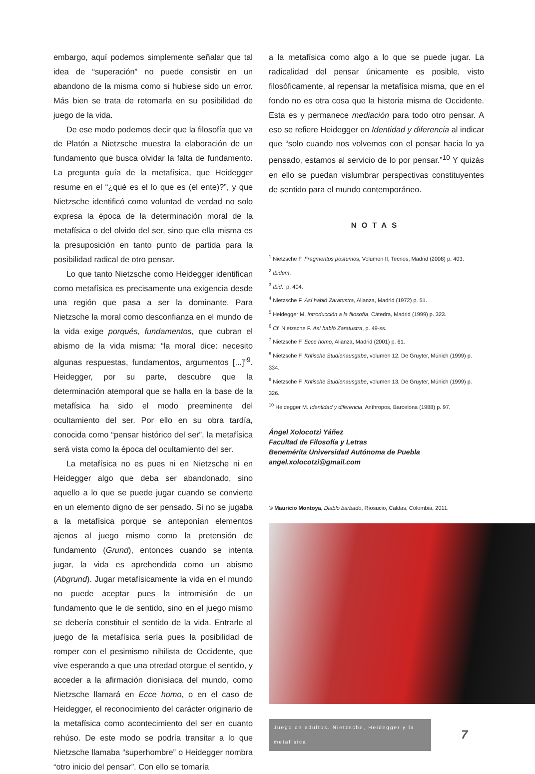embargo, aquí podemos simplemente señalar que tal idea de “superación” no puede consistir en un abandono de la misma como si hubiese sido un error. Más bien se trata de retomarla en su posibilidad de juego de la vida.
De ese modo podemos decir que la filosofía que va de Platón a Nietzsche muestra la elaboración de un fundamento que busca olvidar la falta de fundamento. La pregunta guía de la metafísica, que Heidegger resume en el “¿qué es el lo que es (el ente)?”, y que Nietzsche identificó como voluntad de verdad no solo expresa la época de la determinación moral de la metafísica o del olvido del ser, sino que ella misma es la presuposición en tanto punto de partida para la posibilidad radical de otro pensar.
Lo que tanto Nietzsche como Heidegger identifican como metafísica es precisamente una exigencia desde una región que pasa a ser la dominante. Para Nietzsche la moral como desconfianza en el mundo de la vida exige porqués, fundamentos, que cubran el abismo de la vida misma: “la moral dice: necesito algunas respuestas, fundamentos, argumentos [...]”<sup>9</sup>. Heidegger, por su parte, descubre que la determinación atemporal que se halla en la base de la metafísica ha sido el modo preeminente del ocultamiento del ser. Por ello en su obra tardía, conocida como “pensar histórico del ser”, la metafísica será vista como la época del ocultamiento del ser.
La metafísica no es pues ni en Nietzsche ni en Heidegger algo que deba ser abandonado, sino aquello a lo que se puede jugar cuando se convierte en un elemento digno de ser pensado. Si no se jugaba a la metafísica porque se anteponían elementos ajenos al juego mismo como la pretensión de fundamento (Grund), entonces cuando se intenta jugar, la vida es aprehendida como un abismo (Abgrund). Jugar metafísicamente la vida en el mundo no puede aceptar pues la intromisión de un fundamento que le de sentido, sino en el juego mismo se debería constituir el sentido de la vida. Entrarle al juego de la metafísica sería pues la posibilidad de romper con el pesimismo nihilista de Occidente, que vive esperando a que una otredad otorgue el sentido, y acceder a la afirmación dionisiaca del mundo, como Nietzsche llamará en Ecce homo, o en el caso de Heidegger, el reconocimiento del carácter originario de la metafísica como acontecimiento del ser en cuanto rehúso. De este modo se podría transitar a lo que Nietzsche llamaba “superhombre” o Heidegger nombra “otro inicio del pensar”. Con ello se tomaría
a la metafísica como algo a lo que se puede jugar. La radicalidad del pensar únicamente es posible, visto filosóficamente, al repensar la metafísica misma, que en el fondo no es otra cosa que la historia misma de Occidente. Esta es y permanece mediación para todo otro pensar. A eso se refiere Heidegger en Identidad y diferencia al indicar que “solo cuando nos volvemos con el pensar hacia lo ya pensado, estamos al servicio de lo por pensar.”<sup>10</sup> Y quizás en ello se puedan vislumbrar perspectivas constituyentes de sentido para el mundo contemporáneo.
NOTAS
<sup>1</sup> Nietzsche F. Fragmentos póstumos, Volumen II, Tecnos, Madrid (2008) p. 403.
<sup>2</sup> Ibidem.
<sup>3</sup> Ibid., p. 404.
<sup>4</sup> Nietzsche F. Así habló Zaratustra, Alianza, Madrid (1972) p. 51.
<sup>5</sup> Heidegger M. Introducción a la filosofía, Cátedra, Madrid (1999) p. 323.
<sup>6</sup> Cf. Nietzsche F. Así habló Zaratustra, p. 49-ss.
<sup>7</sup> Nietzsche F. Ecce homo, Alianza, Madrid (2001) p. 61.
<sup>8</sup> Nietzsche F. Kritische Studienausgabe, volumen 12, De Gruyter, Múnich (1999) p. 334.
<sup>9</sup> Nietzsche F. Kritische Studienausgabe, volumen 13, De Gruyter, Múnich (1999) p. 326.
<sup>10</sup> Heidegger M. Identidad y diferencia, Anthropos, Barcelona (1988) p. 97.
Ángel Xolocotzi Yáñez
Facultad de Filosofía y Letras
Benemérita Universidad Autónoma de Puebla
angel.xolocotzi@gmail.com
© Mauricio Montoya, Diablo barbado, Ríosucio, Caldas, Colombia, 2011.
Juego de adultos. Nietzsche, Heidegger y la metafísica 7